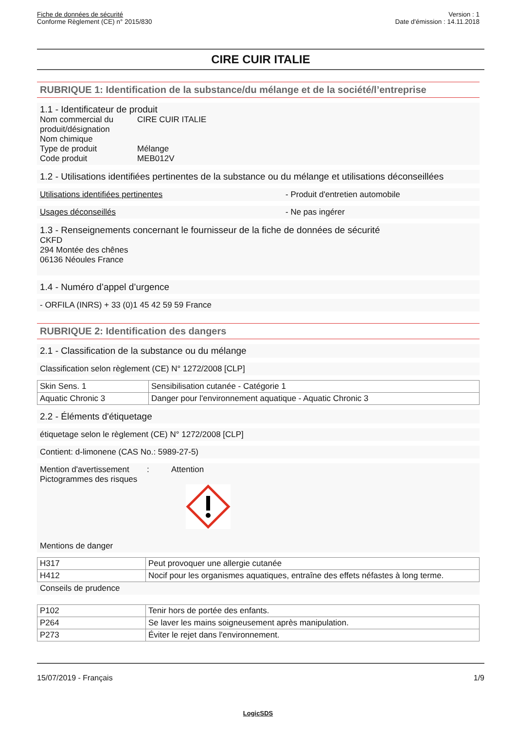Fiche de données de sécurité
Conforme Règlement (CE) n° 2015/830
Version : 1
Date d'émission : 14.11.2018
CIRE CUIR ITALIE
RUBRIQUE 1: Identification de la substance/du mélange et de la société/l’entreprise
1.1 - Identificateur de produit
Nom commercial du produit/désignation
CIRE CUIR ITALIE
Nom chimique
Type de produit Mélange
Code produit MEB012V
1.2 - Utilisations identifiées pertinentes de la substance ou du mélange et utilisations déconseillées
Utilisations identifiées pertinentes - Produit d'entretien automobile
Usages déconseillés - Ne pas ingérer
1.3 - Renseignements concernant le fournisseur de la fiche de données de sécurité
CKFD
294 Montée des chênes
06136 Néoules France
1.4 - Numéro d’appel d’urgence
- ORFILA (INRS) + 33 (0)1 45 42 59 59 France
RUBRIQUE 2: Identification des dangers
2.1 - Classification de la substance ou du mélange
Classification selon règlement (CE) N° 1272/2008 [CLP]
| Skin Sens. 1 | Sensibilisation cutanée - Catégorie 1 |
| Aquatic Chronic 3 | Danger pour l'environnement aquatique - Aquatic Chronic 3 |
2.2 - Éléments d'étiquetage
étiquetage selon le règlement (CE) N° 1272/2008 [CLP]
Contient: d-limonene (CAS No.: 5989-27-5)
Mention d'avertissement
: Attention
Pictogrammes des risques
Mentions de danger
| H317 | Peut provoquer une allergie cutanée |
| H412 | Nocif pour les organismes aquatiques, entraîne des effets néfastes à long terme. |
Conseils de prudence
| P102 | Tenir hors de portée des enfants. |
| P264 | Se laver les mains soigneusement après manipulation. |
| P273 | Éviter le rejet dans l'environnement. |
15/07/2019 - Français 1/9
LogicSDS